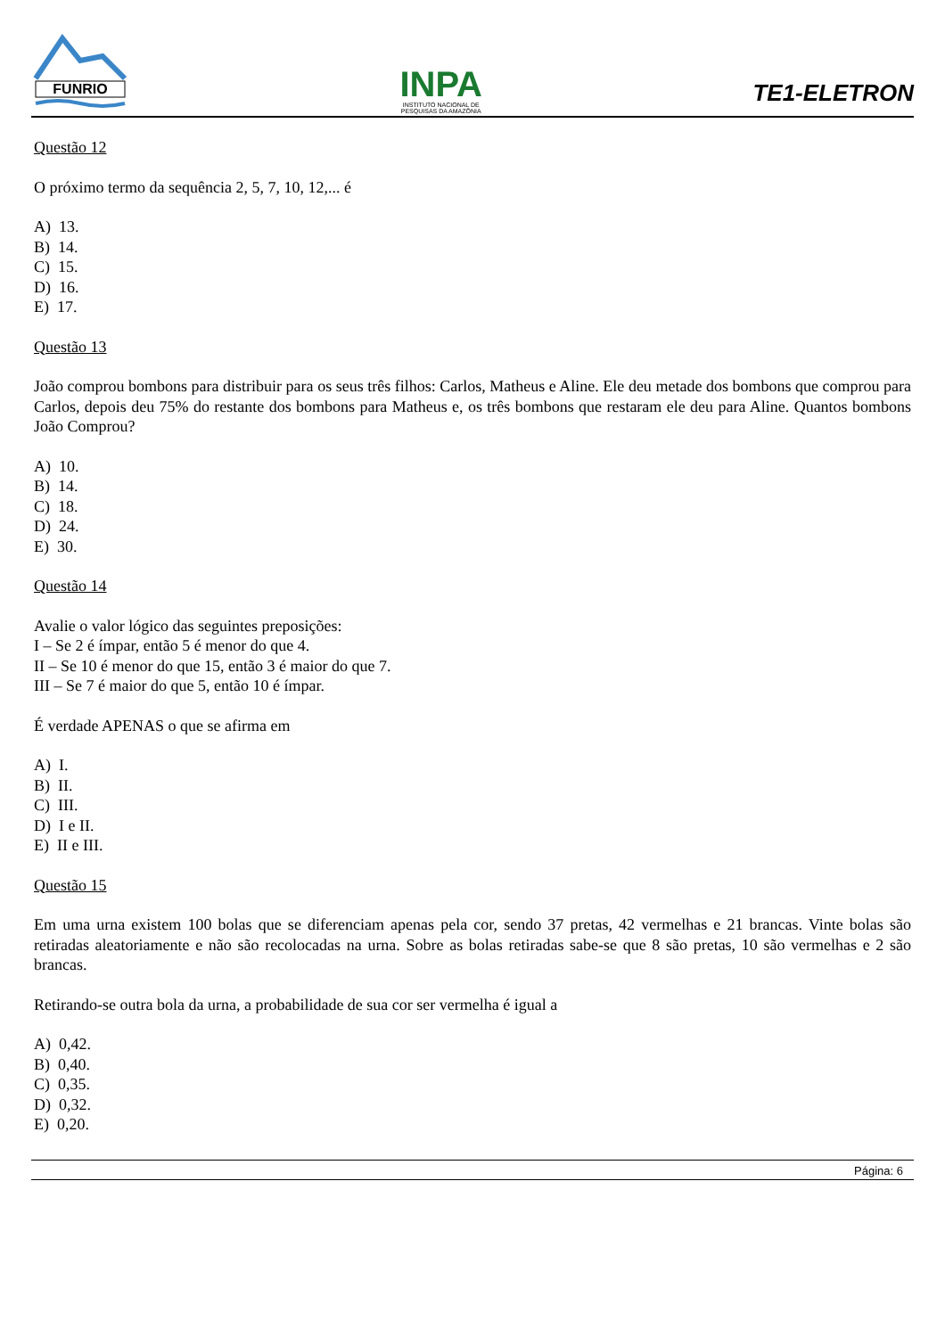FUNRIO
INPA
INSTITUTO NACIONAL DE
PESQUISAS DA AMAZÔNIA
TE1-ELETRON
Questão 12
O próximo termo da sequência 2, 5, 7, 10, 12,... é
A) 13.
B) 14.
C) 15.
D) 16.
E) 17.
Questão 13
João comprou bombons para distribuir para os seus três filhos: Carlos, Matheus e Aline. Ele deu metade dos bombons que comprou para Carlos, depois deu 75% do restante dos bombons para Matheus e, os três bombons que restaram ele deu para Aline. Quantos bombons João Comprou?
A) 10.
B) 14.
C) 18.
D) 24.
E) 30.
Questão 14
Avalie o valor lógico das seguintes preposições:
I – Se 2 é ímpar, então 5 é menor do que 4.
II – Se 10 é menor do que 15, então 3 é maior do que 7.
III – Se 7 é maior do que 5, então 10 é ímpar.
É verdade APENAS o que se afirma em
A) I.
B) II.
C) III.
D) I e II.
E) II e III.
Questão 15
Em uma urna existem 100 bolas que se diferenciam apenas pela cor, sendo 37 pretas, 42 vermelhas e 21 brancas. Vinte bolas são retiradas aleatoriamente e não são recolocadas na urna. Sobre as bolas retiradas sabe-se que 8 são pretas, 10 são vermelhas e 2 são brancas.
Retirando-se outra bola da urna, a probabilidade de sua cor ser vermelha é igual a
A) 0,42.
B) 0,40.
C) 0,35.
D) 0,32.
E) 0,20.
Página: 6